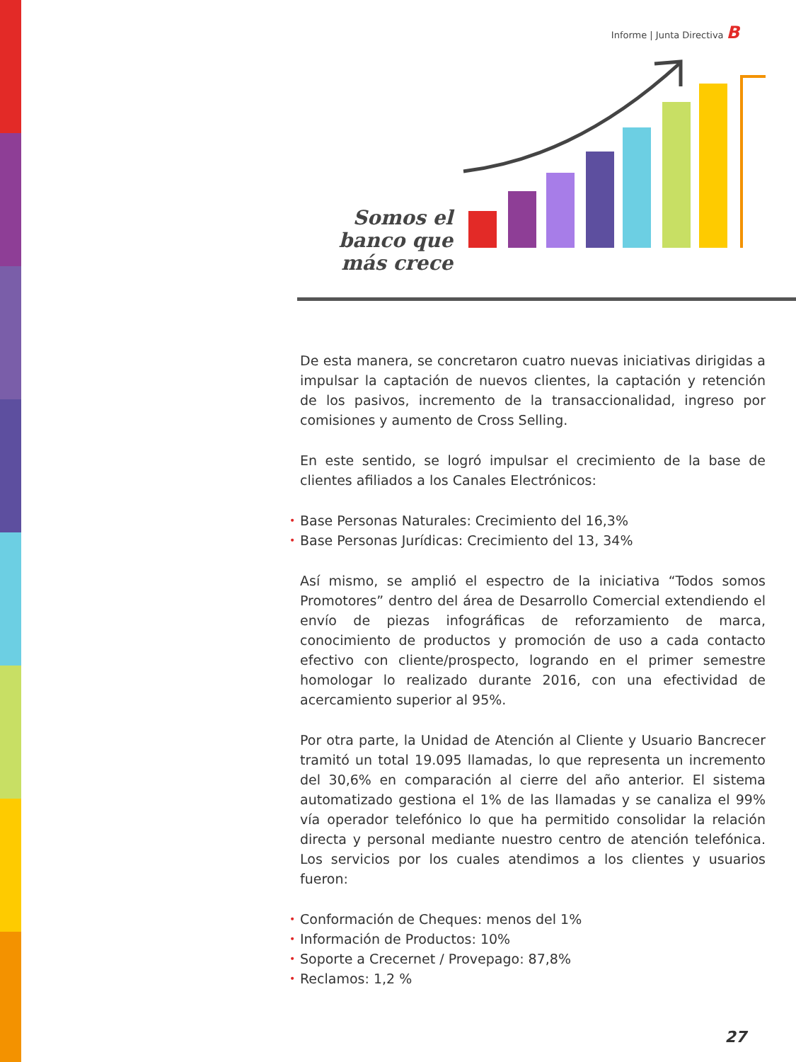Informe | Junta Directiva B
Somos el banco que más crece
De esta manera, se concretaron cuatro nuevas iniciativas dirigidas a impulsar la captación de nuevos clientes, la captación y retención de los pasivos, incremento de la transaccionalidad, ingreso por comisiones y aumento de Cross Selling.
En este sentido, se logró impulsar el crecimiento de la base de clientes afiliados a los Canales Electrónicos:
• Base Personas Naturales: Crecimiento del 16,3%
• Base Personas Jurídicas: Crecimiento del 13, 34%
Así mismo, se amplió el espectro de la iniciativa “Todos somos Promotores” dentro del área de Desarrollo Comercial extendiendo el envío de piezas infográficas de reforzamiento de marca, conocimiento de productos y promoción de uso a cada contacto efectivo con cliente/prospecto, logrando en el primer semestre homologar lo realizado durante 2016, con una efectividad de acercamiento superior al 95%.
Por otra parte, la Unidad de Atención al Cliente y Usuario Bancrecer tramitó un total 19.095 llamadas, lo que representa un incremento del 30,6% en comparación al cierre del año anterior. El sistema automatizado gestiona el 1% de las llamadas y se canaliza el 99% vía operador telefónico lo que ha permitido consolidar la relación directa y personal mediante nuestro centro de atención telefónica. Los servicios por los cuales atendimos a los clientes y usuarios fueron:
• Conformación de Cheques: menos del 1%
• Información de Productos: 10%
• Soporte a Crecernet / Provepago: 87,8%
• Reclamos: 1,2 %
27